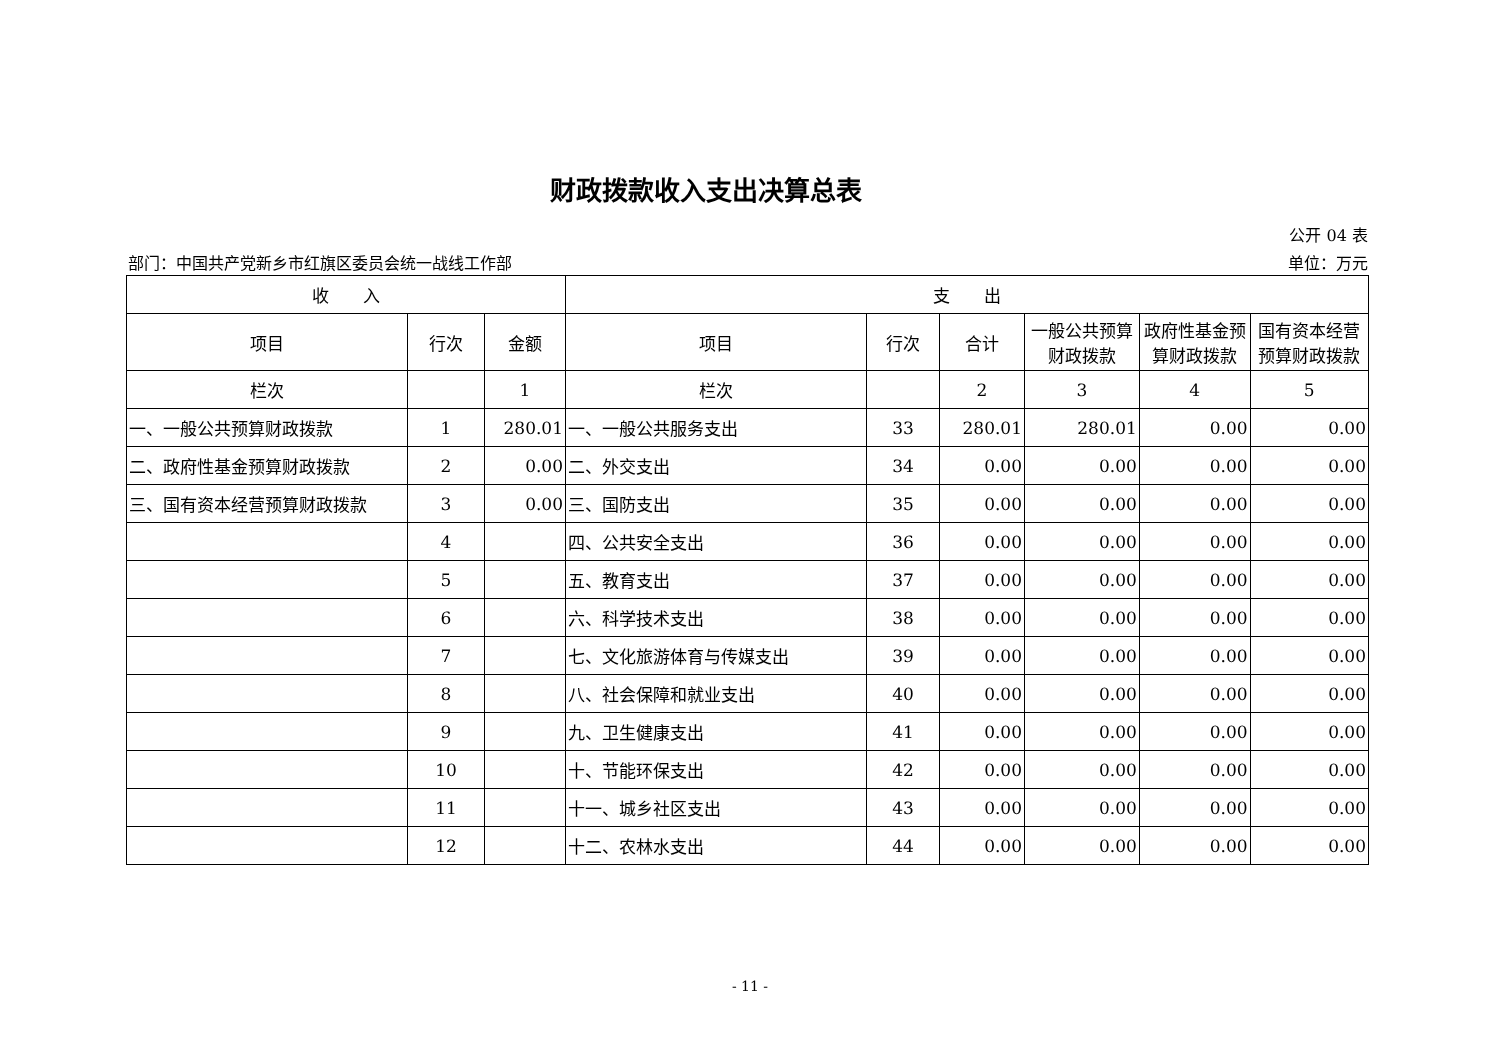财政拨款收入支出决算总表
公开 04 表
部门：中国共产党新乡市红旗区委员会统一战线工作部 单位：万元
| 收 入 | | | 支 出 | | | | | |
| --- | --- | --- | --- | --- | --- | --- | --- | --- |
| 项目 | 行次 | 金额 | 项目 | 行次 | 合计 | 一般公共预算财政拨款 | 政府性基金预算财政拨款 | 国有资本经营预算财政拨款 |
| 栏次 | | 1 | 栏次 | | 2 | 3 | 4 | 5 |
| 一、一般公共预算财政拨款 | 1 | 280.01 | 一、一般公共服务支出 | 33 | 280.01 | 280.01 | 0.00 | 0.00 |
| 二、政府性基金预算财政拨款 | 2 | 0.00 | 二、外交支出 | 34 | 0.00 | 0.00 | 0.00 | 0.00 |
| 三、国有资本经营预算财政拨款 | 3 | 0.00 | 三、国防支出 | 35 | 0.00 | 0.00 | 0.00 | 0.00 |
| | 4 | | 四、公共安全支出 | 36 | 0.00 | 0.00 | 0.00 | 0.00 |
| | 5 | | 五、教育支出 | 37 | 0.00 | 0.00 | 0.00 | 0.00 |
| | 6 | | 六、科学技术支出 | 38 | 0.00 | 0.00 | 0.00 | 0.00 |
| | 7 | | 七、文化旅游体育与传媒支出 | 39 | 0.00 | 0.00 | 0.00 | 0.00 |
| | 8 | | 八、社会保障和就业支出 | 40 | 0.00 | 0.00 | 0.00 | 0.00 |
| | 9 | | 九、卫生健康支出 | 41 | 0.00 | 0.00 | 0.00 | 0.00 |
| | 10 | | 十、节能环保支出 | 42 | 0.00 | 0.00 | 0.00 | 0.00 |
| | 11 | | 十一、城乡社区支出 | 43 | 0.00 | 0.00 | 0.00 | 0.00 |
| | 12 | | 十二、农林水支出 | 44 | 0.00 | 0.00 | 0.00 | 0.00 |
- 11 -